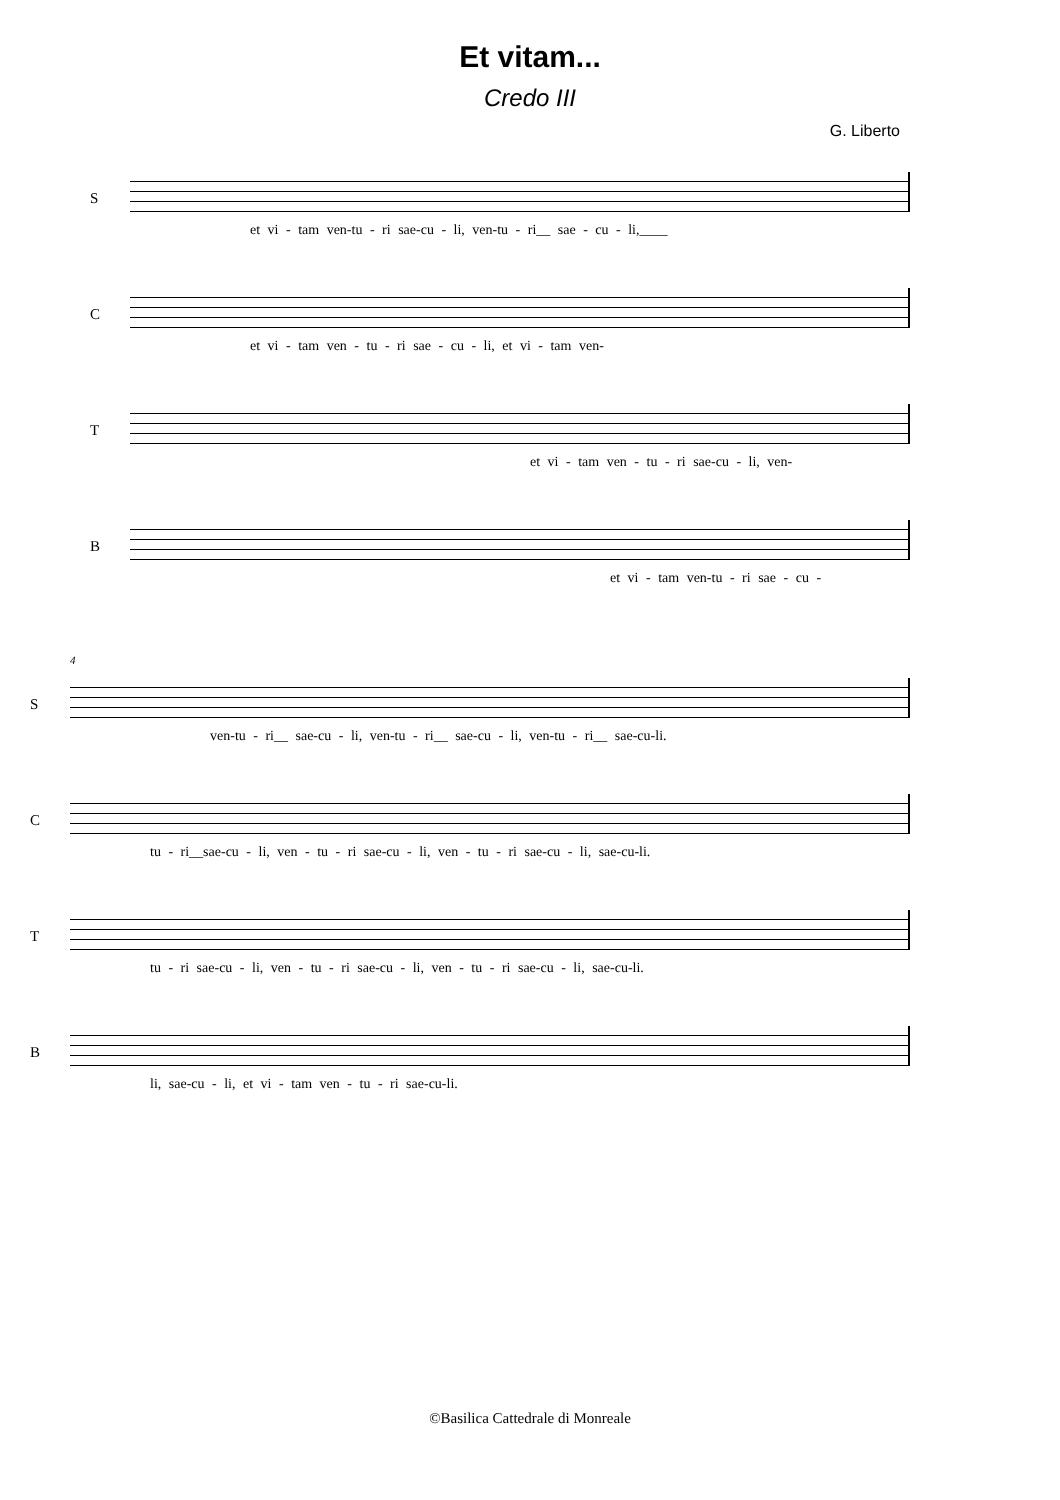Et vitam...
Credo III
G. Liberto
S
et vi - tam ven-tu - ri sae-cu - li, ven-tu - ri__ sae - cu - li,____
C
et vi - tam ven - tu - ri sae - cu - li, et vi - tam ven-
T
et vi - tam ven - tu - ri sae-cu - li, ven-
B
et vi - tam ven-tu - ri sae - cu -
4
S
ven-tu - ri__ sae-cu - li, ven-tu - ri__ sae-cu - li, ven-tu - ri__ sae-cu-li.
C
tu - ri__sae-cu - li, ven - tu - ri sae-cu - li, ven - tu - ri sae-cu - li, sae-cu-li.
T
tu - ri sae-cu - li, ven - tu - ri sae-cu - li, ven - tu - ri sae-cu - li, sae-cu-li.
B
li, sae-cu - li, et vi - tam ven - tu - ri sae-cu-li.
©Basilica Cattedrale di Monreale